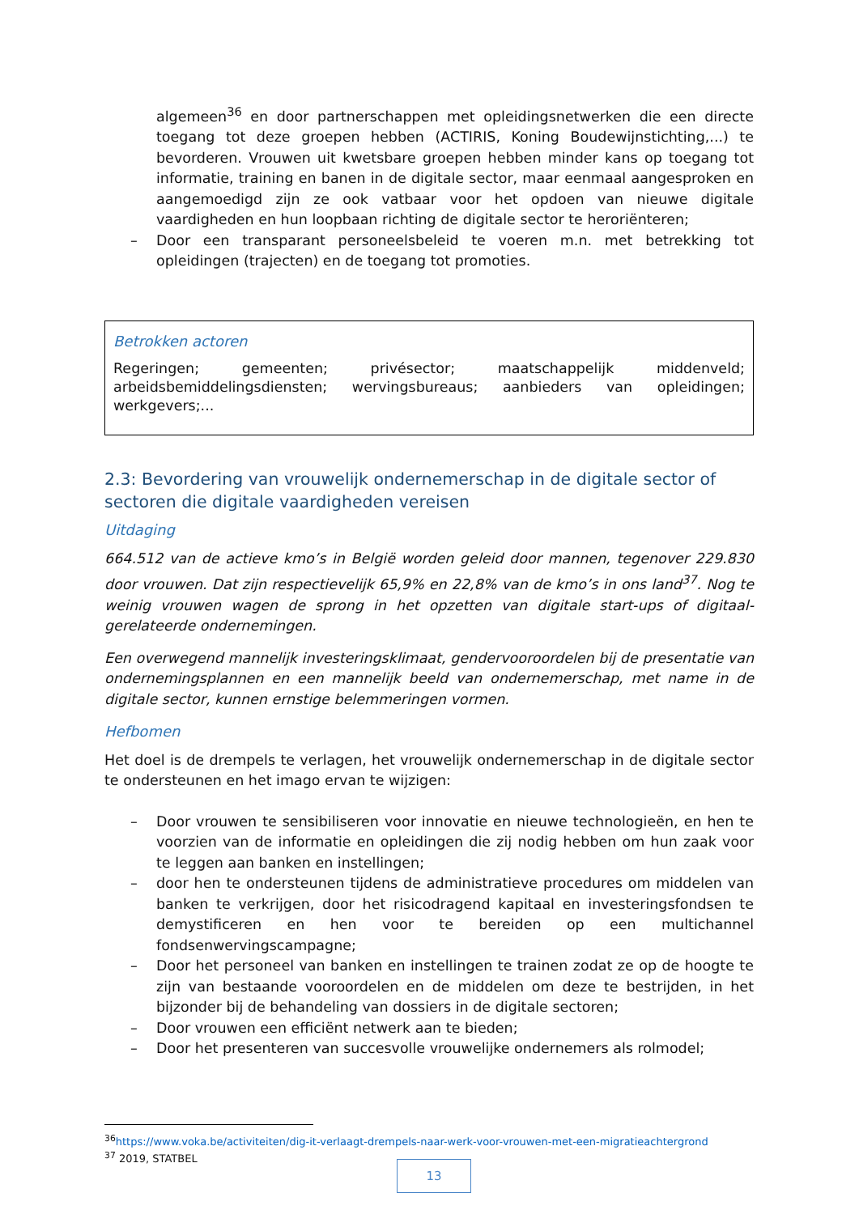algemeen<sup>36</sup> en door partnerschappen met opleidingsnetwerken die een directe toegang tot deze groepen hebben (ACTIRIS, Koning Boudewijnstichting,...) te bevorderen. Vrouwen uit kwetsbare groepen hebben minder kans op toegang tot informatie, training en banen in de digitale sector, maar eenmaal aangesproken en aangemoedigd zijn ze ook vatbaar voor het opdoen van nieuwe digitale vaardigheden en hun loopbaan richting de digitale sector te heroriënteren;
– Door een transparant personeelsbeleid te voeren m.n. met betrekking tot opleidingen (trajecten) en de toegang tot promoties.
Betrokken actoren
Regeringen; gemeenten; privésector; maatschappelijk middenveld; arbeidsbemiddelingsdiensten; wervingsbureaus; aanbieders van opleidingen; werkgevers;...
2.3: Bevordering van vrouwelijk ondernemerschap in de digitale sector of sectoren die digitale vaardigheden vereisen
Uitdaging
664.512 van de actieve kmo’s in België worden geleid door mannen, tegenover 229.830 door vrouwen. Dat zijn respectievelijk 65,9% en 22,8% van de kmo’s in ons land<sup>37</sup>. Nog te weinig vrouwen wagen de sprong in het opzetten van digitale start-ups of digitaal-gerelateerde ondernemingen.
Een overwegend mannelijk investeringsklimaat, gendervooroordelen bij de presentatie van ondernemingsplannen en een mannelijk beeld van ondernemerschap, met name in de digitale sector, kunnen ernstige belemmeringen vormen.
Hefbomen
Het doel is de drempels te verlagen, het vrouwelijk ondernemerschap in de digitale sector te ondersteunen en het imago ervan te wijzigen:
– Door vrouwen te sensibiliseren voor innovatie en nieuwe technologieën, en hen te voorzien van de informatie en opleidingen die zij nodig hebben om hun zaak voor te leggen aan banken en instellingen;
– door hen te ondersteunen tijdens de administratieve procedures om middelen van banken te verkrijgen, door het risicodragend kapitaal en investeringsfondsen te demystificeren en hen voor te bereiden op een multichannel fondsenwervingscampagne;
– Door het personeel van banken en instellingen te trainen zodat ze op de hoogte te zijn van bestaande vooroordelen en de middelen om deze te bestrijden, in het bijzonder bij de behandeling van dossiers in de digitale sectoren;
– Door vrouwen een efficiënt netwerk aan te bieden;
– Door het presenteren van succesvolle vrouwelijke ondernemers als rolmodel;
<sup>36</sup> https://www.voka.be/activiteiten/dig-it-verlaagt-drempels-naar-werk-voor-vrouwen-met-een-migratieachtergrond
<sup>37</sup> 2019, STATBEL
13